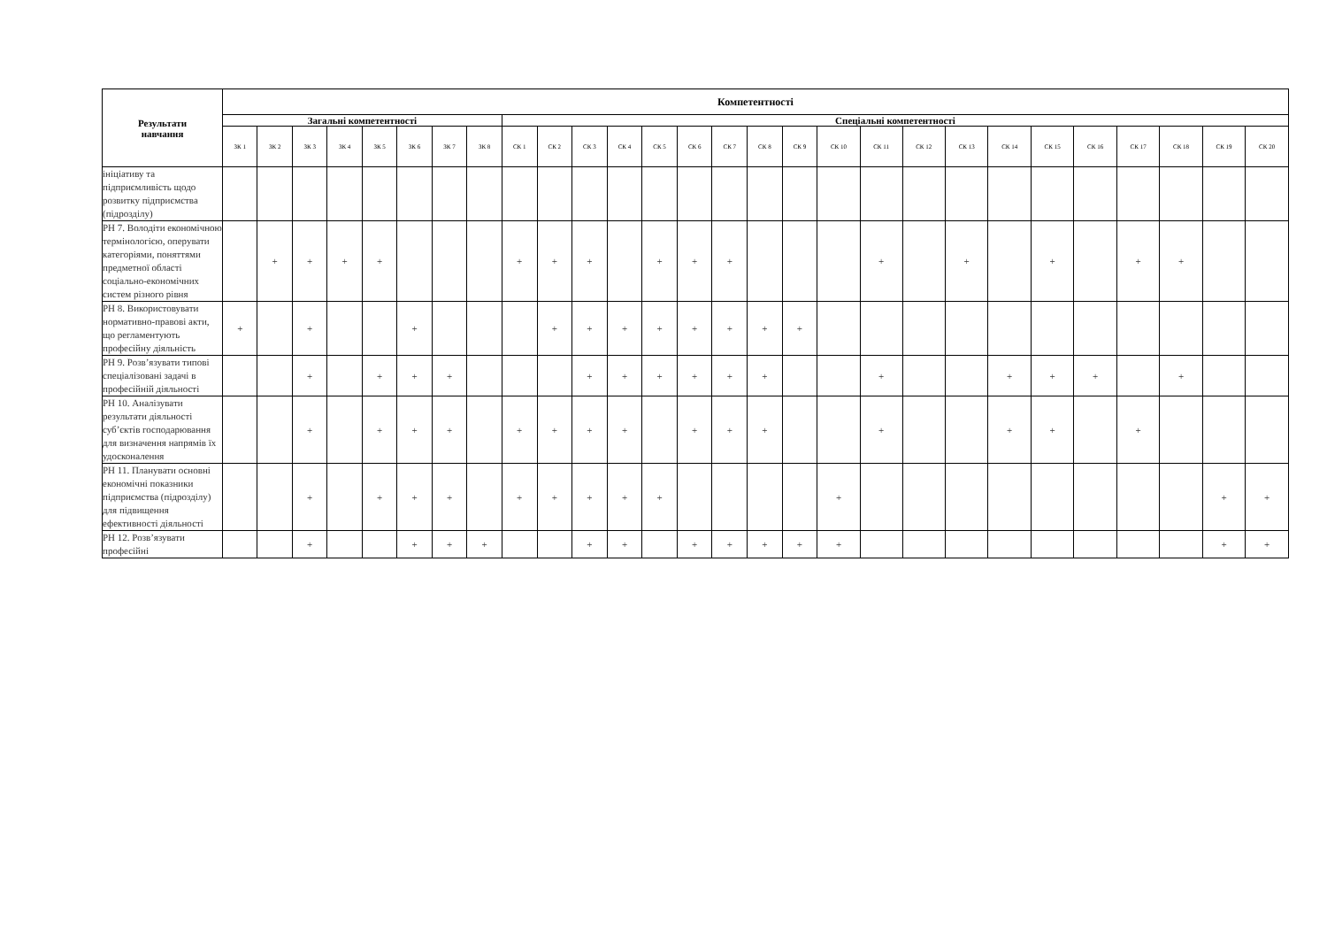| Результати навчання | Компетентності | | | | | | | | | | | | | | | | | | | | | | | | | | | |
| --- | --- | --- | --- | --- | --- | --- | --- | --- | --- | --- | --- | --- | --- | --- | --- | --- | --- | --- | --- | --- | --- | --- | --- | --- | --- | --- | --- | --- |
| | Загальні компетентності | | | | | | | | Спеціальні компетентності | | | | | | | | | | | | | | | | | | | |
| | ЗК 1 | ЗК 2 | ЗК 3 | ЗК 4 | ЗК 5 | ЗК 6 | ЗК 7 | ЗК 8 | СК 1 | СК 2 | СК 3 | СК 4 | СК 5 | СК 6 | СК 7 | СК 8 | СК 9 | СК 10 | СК 11 | СК 12 | СК 13 | СК 14 | СК 15 | СК 16 | СК 17 | СК 18 | СК 19 | СК 20 |
| ініціативу та підприємливість щодо розвитку підприємства (підрозділу) | | | | | | | | | | | | | | | | | | | | | | | | | | | | |
| РН 7. Володіти економічною термінологією, оперувати категоріями, поняттями предметної області соціально-економічних систем різного рівня | | + | + | + | + | | | | + | + | + | | + | + | + | | | | + | | + | | + | | + | + | | |
| РН 8. Використовувати нормативно-правові акти, що регламентують професійну діяльність | + | | + | | | + | | | | + | + | + | + | + | + | + | + | | | | | | | | | | | |
| РН 9. Розв’язувати типові спеціалізовані задачі в професійній діяльності | | | + | | + | + | + | | | | + | + | + | + | + | + | | | + | | | + | + | + | | + | | |
| РН 10. Аналізувати результати діяльності суб’єктів господарювання для визначення напрямів їх удосконалення | | | + | | + | + | + | | + | + | + | + | | + | + | + | | | + | | | + | + | | + | | | |
| РН 11. Планувати основні економічні показники підприємства (підрозділу) для підвищення ефективності діяльності | | | + | | + | + | + | | + | + | + | + | + | | | | | + | | | | | | | | | + | + |
| РН 12. Розв’язувати професійні | | | + | | | + | + | + | | | + | + | | + | + | + | + | + | | | | | | | | | + | + |